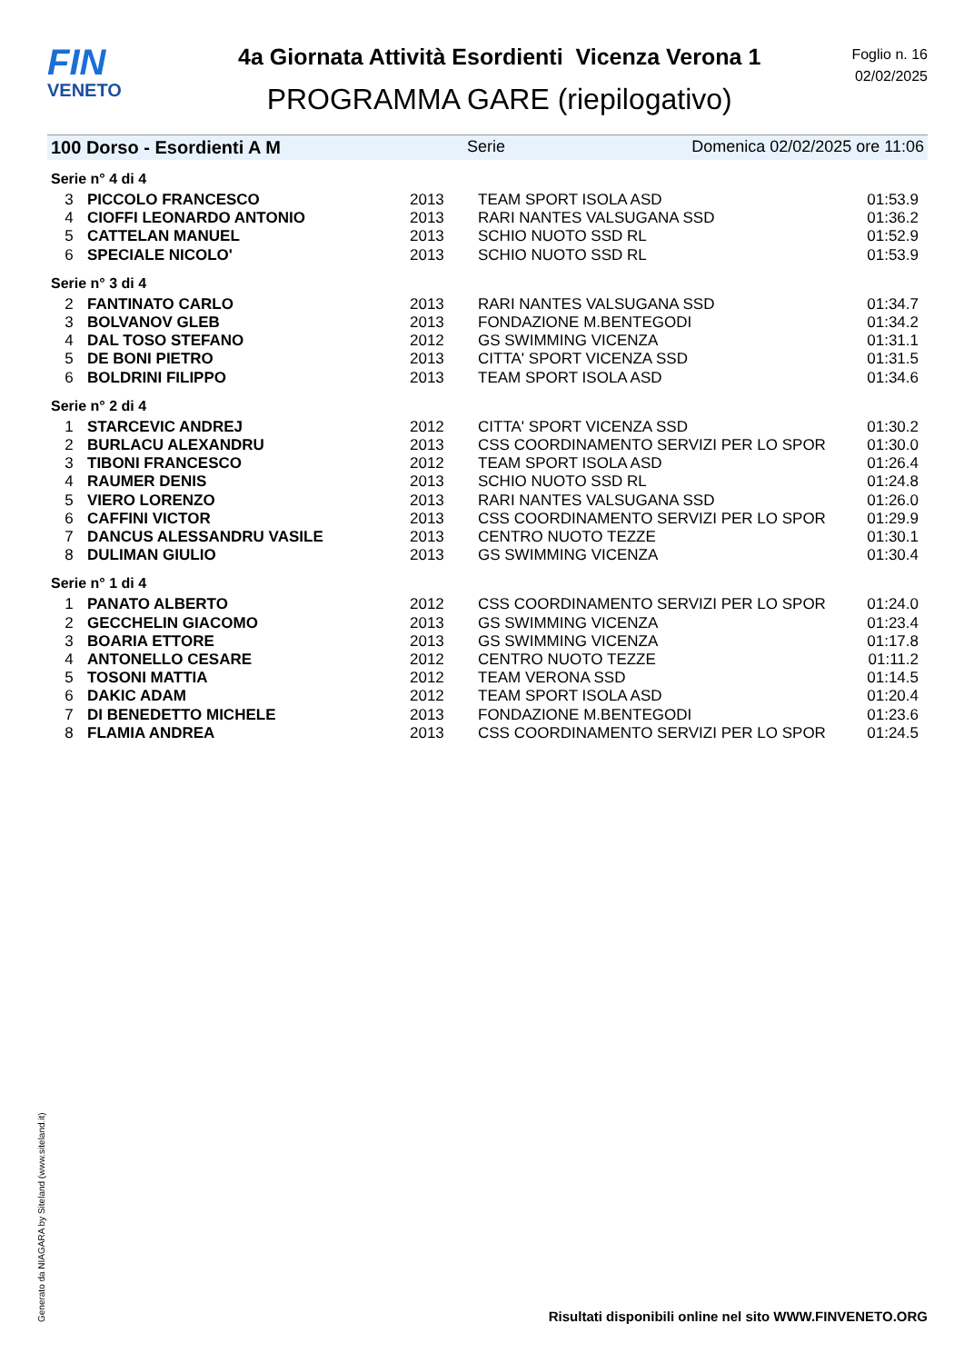FIN
VENETO
4a Giornata Attività Esordienti Vicenza Verona 1
PROGRAMMA GARE (riepilogativo)
Foglio n. 16
02/02/2025
100 Dorso - Esordienti A M Serie Domenica 02/02/2025 ore 11:06
Serie n° 4 di 4
| 3 | PICCOLO FRANCESCO | 2013 | TEAM SPORT ISOLA ASD | 01:53.9 |
| 4 | CIOFFI LEONARDO ANTONIO | 2013 | RARI NANTES VALSUGANA SSD | 01:36.2 |
| 5 | CATTELAN MANUEL | 2013 | SCHIO NUOTO SSD RL | 01:52.9 |
| 6 | SPECIALE NICOLO' | 2013 | SCHIO NUOTO SSD RL | 01:53.9 |
Serie n° 3 di 4
| 2 | FANTINATO CARLO | 2013 | RARI NANTES VALSUGANA SSD | 01:34.7 |
| 3 | BOLVANOV GLEB | 2013 | FONDAZIONE M.BENTEGODI | 01:34.2 |
| 4 | DAL TOSO STEFANO | 2012 | GS SWIMMING VICENZA | 01:31.1 |
| 5 | DE BONI PIETRO | 2013 | CITTA' SPORT VICENZA SSD | 01:31.5 |
| 6 | BOLDRINI FILIPPO | 2013 | TEAM SPORT ISOLA ASD | 01:34.6 |
Serie n° 2 di 4
| 1 | STARCEVIC ANDREJ | 2012 | CITTA' SPORT VICENZA SSD | 01:30.2 |
| 2 | BURLACU ALEXANDRU | 2013 | CSS COORDINAMENTO SERVIZI PER LO SPOR | 01:30.0 |
| 3 | TIBONI FRANCESCO | 2012 | TEAM SPORT ISOLA ASD | 01:26.4 |
| 4 | RAUMER DENIS | 2013 | SCHIO NUOTO SSD RL | 01:24.8 |
| 5 | VIERO LORENZO | 2013 | RARI NANTES VALSUGANA SSD | 01:26.0 |
| 6 | CAFFINI VICTOR | 2013 | CSS COORDINAMENTO SERVIZI PER LO SPOR | 01:29.9 |
| 7 | DANCUS ALESSANDRU VASILE | 2013 | CENTRO NUOTO TEZZE | 01:30.1 |
| 8 | DULIMAN GIULIO | 2013 | GS SWIMMING VICENZA | 01:30.4 |
Serie n° 1 di 4
| 1 | PANATO ALBERTO | 2012 | CSS COORDINAMENTO SERVIZI PER LO SPOR | 01:24.0 |
| 2 | GECCHELIN GIACOMO | 2013 | GS SWIMMING VICENZA | 01:23.4 |
| 3 | BOARIA ETTORE | 2013 | GS SWIMMING VICENZA | 01:17.8 |
| 4 | ANTONELLO CESARE | 2012 | CENTRO NUOTO TEZZE | 01:11.2 |
| 5 | TOSONI MATTIA | 2012 | TEAM VERONA SSD | 01:14.5 |
| 6 | DAKIC ADAM | 2012 | TEAM SPORT ISOLA ASD | 01:20.4 |
| 7 | DI BENEDETTO MICHELE | 2013 | FONDAZIONE M.BENTEGODI | 01:23.6 |
| 8 | FLAMIA ANDREA | 2013 | CSS COORDINAMENTO SERVIZI PER LO SPOR | 01:24.5 |
Generato da NIAGARA by Siteland (www.siteland.it)
Risultati disponibili online nel sito WWW.FINVENETO.ORG